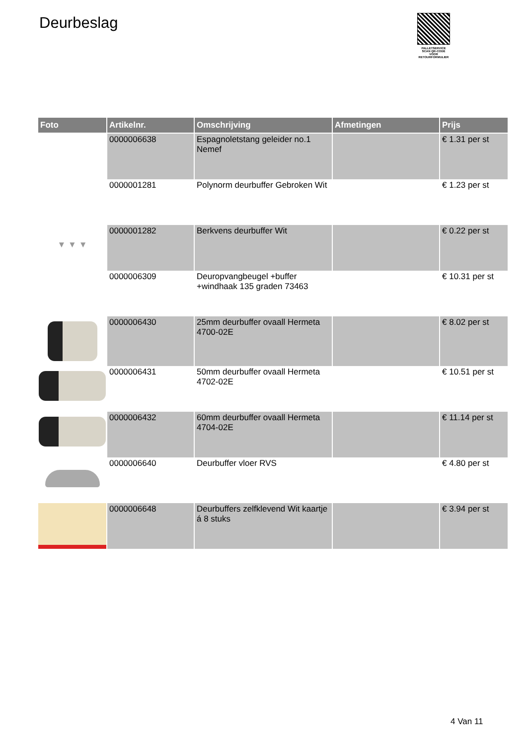Deurbeslag
PALLETSERVICE
SCAN QR-CODE VOOR RETOURFORMULIER
| Foto | Artikelnr. | Omschrijving | Afmetingen | Prijs |
| --- | --- | --- | --- | --- |
| | 0000006638 | Espagnoletstang geleider no.1 Nemef | | € 1.31 per st |
| | 0000001281 | Polynorm deurbuffer Gebroken Wit | | € 1.23 per st |
| ▼ ▼ ▼ | 0000001282 | Berkvens deurbuffer Wit | | € 0.22 per st |
| | 0000006309 | Deuropvangbeugel +buffer +windhaak 135 graden 73463 | | € 10.31 per st |
| | 0000006430 | 25mm deurbuffer ovaall Hermeta 4700-02E | | € 8.02 per st |
| | 0000006431 | 50mm deurbuffer ovaall Hermeta 4702-02E | | € 10.51 per st |
| | 0000006432 | 60mm deurbuffer ovaall Hermeta 4704-02E | | € 11.14 per st |
| | 0000006640 | Deurbuffer vloer RVS | | € 4.80 per st |
| | 0000006648 | Deurbuffers zelfklevend Wit kaartje á 8 stuks | | € 3.94 per st |
4 Van 11